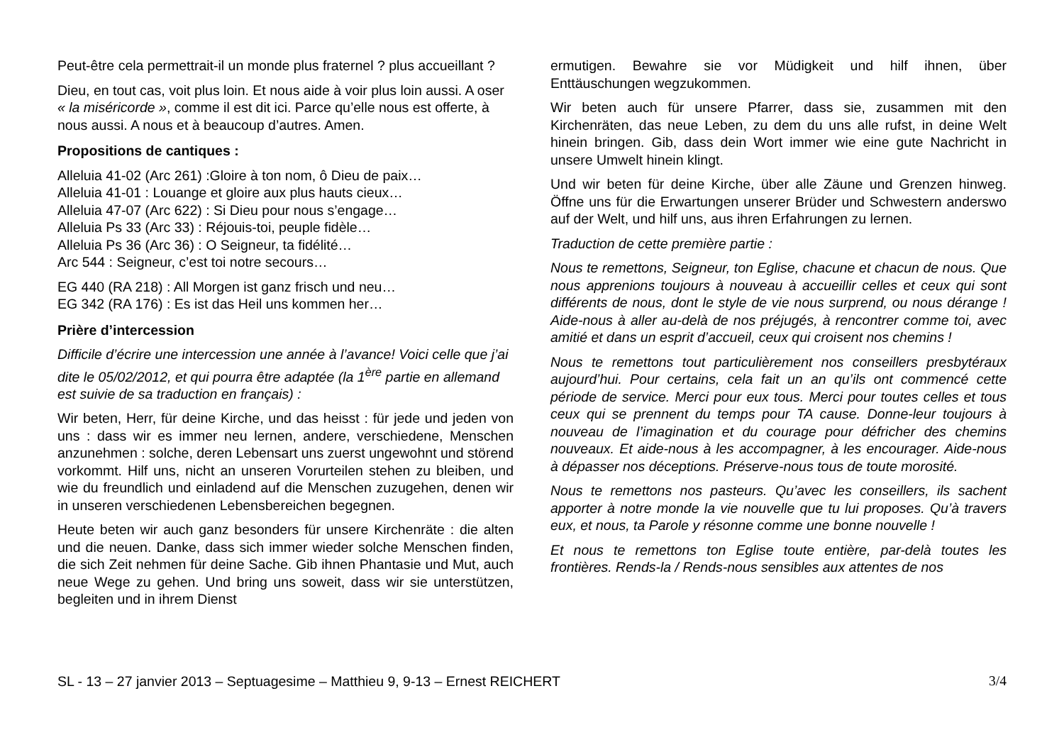Peut-être cela permettrait-il un monde plus fraternel ? plus accueillant ?
Dieu, en tout cas, voit plus loin. Et nous aide à voir plus loin aussi. A oser « la miséricorde », comme il est dit ici. Parce qu’elle nous est offerte, à nous aussi. A nous et à beaucoup d’autres. Amen.
Propositions de cantiques :
Alleluia 41-02 (Arc 261) :Gloire à ton nom, ô Dieu de paix…
Alleluia 41-01 : Louange et gloire aux plus hauts cieux…
Alleluia 47-07 (Arc 622) : Si Dieu pour nous s’engage…
Alleluia Ps 33 (Arc 33) : Réjouis-toi, peuple fidèle…
Alleluia Ps 36 (Arc 36) : O Seigneur, ta fidélité…
Arc 544 : Seigneur, c’est toi notre secours…
EG 440 (RA 218) : All Morgen ist ganz frisch und neu…
EG 342 (RA 176) : Es ist das Heil uns kommen her…
Prière d’intercession
Difficile d’écrire une intercession une année à l’avance! Voici celle que j’ai dite le 05/02/2012, et qui pourra être adaptée (la 1<sup>ère</sup> partie en allemand est suivie de sa traduction en français) :
Wir beten, Herr, für deine Kirche, und das heisst : für jede und jeden von uns : dass wir es immer neu lernen, andere, verschiedene, Menschen anzunehmen : solche, deren Lebensart uns zuerst ungewohnt und störend vorkommt. Hilf uns, nicht an unseren Vorurteilen stehen zu bleiben, und wie du freundlich und einladend auf die Menschen zuzugehen, denen wir in unseren verschiedenen Lebensbereichen begegnen.
Heute beten wir auch ganz besonders für unsere Kirchenräte : die alten und die neuen. Danke, dass sich immer wieder solche Menschen finden, die sich Zeit nehmen für deine Sache. Gib ihnen Phantasie und Mut, auch neue Wege zu gehen. Und bring uns soweit, dass wir sie unterstützen, begleiten und in ihrem Dienst
ermutigen. Bewahre sie vor Müdigkeit und hilf ihnen, über Enttäuschungen wegzukommen.
Wir beten auch für unsere Pfarrer, dass sie, zusammen mit den Kirchenräten, das neue Leben, zu dem du uns alle rufst, in deine Welt hinein bringen. Gib, dass dein Wort immer wie eine gute Nachricht in unsere Umwelt hinein klingt.
Und wir beten für deine Kirche, über alle Zäune und Grenzen hinweg. Öffne uns für die Erwartungen unserer Brüder und Schwestern anderswo auf der Welt, und hilf uns, aus ihren Erfahrungen zu lernen.
Traduction de cette première partie :
Nous te remettons, Seigneur, ton Eglise, chacune et chacun de nous. Que nous apprenions toujours à nouveau à accueillir celles et ceux qui sont différents de nous, dont le style de vie nous surprend, ou nous dérange ! Aide-nous à aller au-delà de nos préjugés, à rencontrer comme toi, avec amitié et dans un esprit d’accueil, ceux qui croisent nos chemins !
Nous te remettons tout particulièrement nos conseillers presbytéraux aujourd’hui. Pour certains, cela fait un an qu’ils ont commencé cette période de service. Merci pour eux tous. Merci pour toutes celles et tous ceux qui se prennent du temps pour TA cause. Donne-leur toujours à nouveau de l’imagination et du courage pour défricher des chemins nouveaux. Et aide-nous à les accompagner, à les encourager. Aide-nous à dépasser nos déceptions. Préserve-nous tous de toute morosité.
Nous te remettons nos pasteurs. Qu’avec les conseillers, ils sachent apporter à notre monde la vie nouvelle que tu lui proposes. Qu’à travers eux, et nous, ta Parole y résonne comme une bonne nouvelle !
Et nous te remettons ton Eglise toute entière, par-delà toutes les frontières. Rends-la / Rends-nous sensibles aux attentes de nos
SL - 13 – 27 janvier 2013 – Septuagesime – Matthieu 9, 9-13 – Ernest REICHERT 3/4